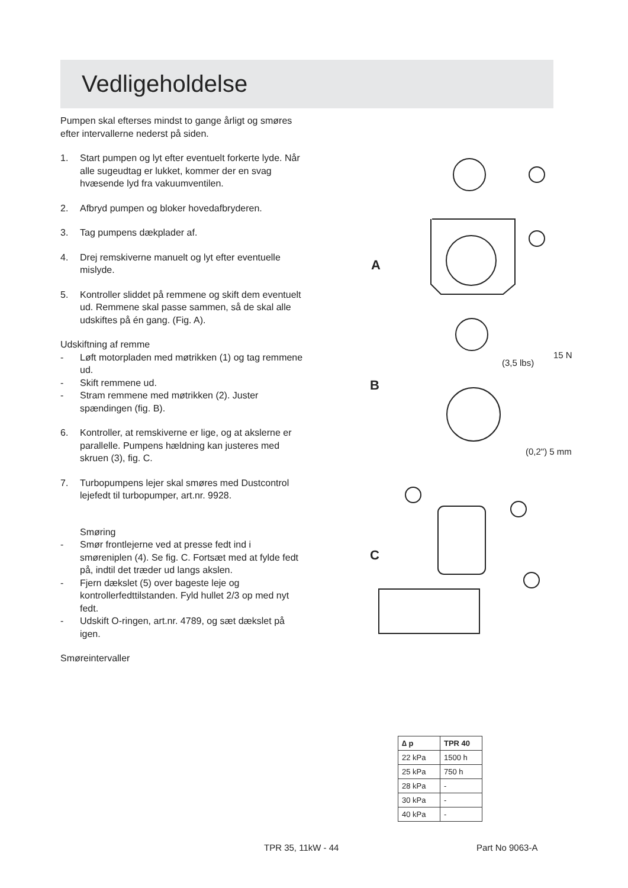Vedligeholdelse
Pumpen skal efterses mindst to gange årligt og smøres efter intervallerne nederst på siden.
1. Start pumpen og lyt efter eventuelt forkerte lyde. Når alle sugeudtag er lukket, kommer der en svag hvæsende lyd fra vakuumventilen.
2. Afbryd pumpen og bloker hovedafbryderen.
3. Tag pumpens dækplader af.
4. Drej remskiverne manuelt og lyt efter eventuelle mislyde.
5. Kontroller sliddet på remmene og skift dem eventuelt ud. Remmene skal passe sammen, så de skal alle udskiftes på én gang. (Fig. A).
Udskiftning af remme
- Løft motorpladen med møtrikken (1) og tag remmene ud.
- Skift remmene ud.
- Stram remmene med møtrikken (2). Juster spændingen (fig. B).
6. Kontroller, at remskiverne er lige, og at akslerne er parallelle. Pumpens hældning kan justeres med skruen (3), fig. C.
7. Turbopumpens lejer skal smøres med Dustcontrol lejefedt til turbopumper, art.nr. 9928.
Smøring
- Smør frontlejerne ved at presse fedt ind i smøreniplen (4). Se fig. C. Fortsæt med at fylde fedt på, indtil det træder ud langs akslen.
- Fjern dækslet (5) over bageste leje og kontrollerfedttilstanden. Fyld hullet 2/3 op med nyt fedt.
- Udskift O-ringen, art.nr. 4789, og sæt dækslet på igen.
Smøreintervaller
A
(3,5 lbs)
15 N
B
(0,2") 5 mm
C
| ∆ p | TPR 40 |
| --- | --- |
| 22 kPa | 1500 h |
| 25 kPa | 750 h |
| 28 kPa | - |
| 30 kPa | - |
| 40 kPa | - |
TPR 35, 11kW - 44 Part No 9063-A